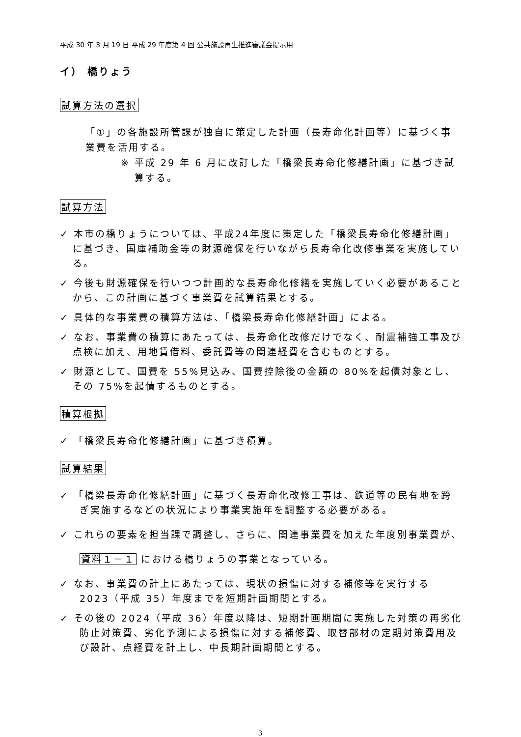平成 30 年 3 月 19 日 平成 29 年度第 4 回 公共施設再生推進審議会提示用
イ） 橋りょう
試算方法の選択
「①」の各施設所管課が独自に策定した計画（長寿命化計画等）に基づく事業費を活用する。
※ 平成 29 年 6 月に改訂した「橋梁長寿命化修繕計画」に基づき試算する。
試算方法
✓ 本市の橋りょうについては、平成24年度に策定した「橋梁長寿命化修繕計画」に基づき、国庫補助金等の財源確保を行いながら長寿命化改修事業を実施している。
✓ 今後も財源確保を行いつつ計画的な長寿命化修繕を実施していく必要があることから、この計画に基づく事業費を試算結果とする。
✓ 具体的な事業費の積算方法は、「橋梁長寿命化修繕計画」による。
✓ なお、事業費の積算にあたっては、長寿命化改修だけでなく、耐震補強工事及び点検に加え、用地賃借料、委託費等の関連経費を含むものとする。
✓ 財源として、国費を 55%見込み、国費控除後の金額の 80%を起債対象とし、その 75%を起債するものとする。
積算根拠
✓ 「橋梁長寿命化修繕計画」に基づき積算。
試算結果
✓ 「橋梁長寿命化修繕計画」に基づく長寿命化改修工事は、鉄道等の民有地を跨ぎ実施するなどの状況により事業実施年を調整する必要がある。
✓ これらの要素を担当課で調整し、さらに、関連事業費を加えた年度別事業費が、資料１－１ における橋りょうの事業となっている。
✓ なお、事業費の計上にあたっては、現状の損傷に対する補修等を実行する 2023（平成 35）年度までを短期計画期間とする。
✓ その後の 2024（平成 36）年度以降は、短期計画期間に実施した対策の再劣化防止対策費、劣化予測による損傷に対する補修費、取替部材の定期対策費用及び設計、点経費を計上し、中長期計画期間とする。
3